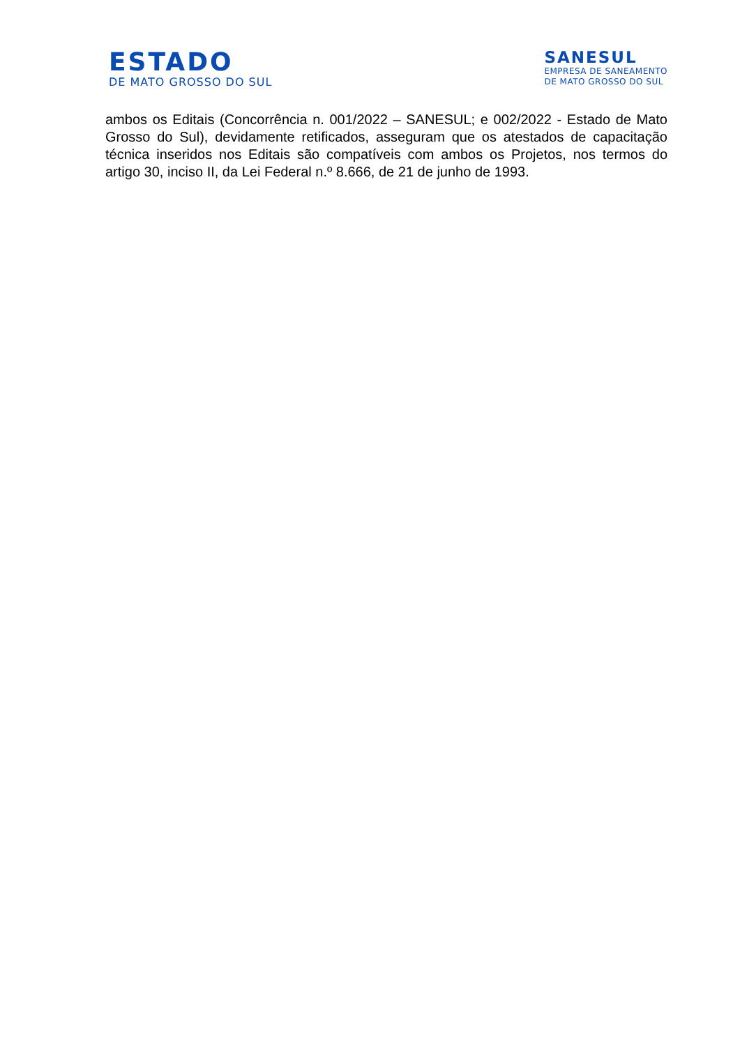ESTADO
DE MATO GROSSO DO SUL
SANESUL
EMPRESA DE SANEAMENTO
DE MATO GROSSO DO SUL
ambos os Editais (Concorrência n. 001/2022 – SANESUL; e 002/2022 - Estado de Mato Grosso do Sul), devidamente retificados, asseguram que os atestados de capacitação técnica inseridos nos Editais são compatíveis com ambos os Projetos, nos termos do artigo 30, inciso II, da Lei Federal n.º 8.666, de 21 de junho de 1993.